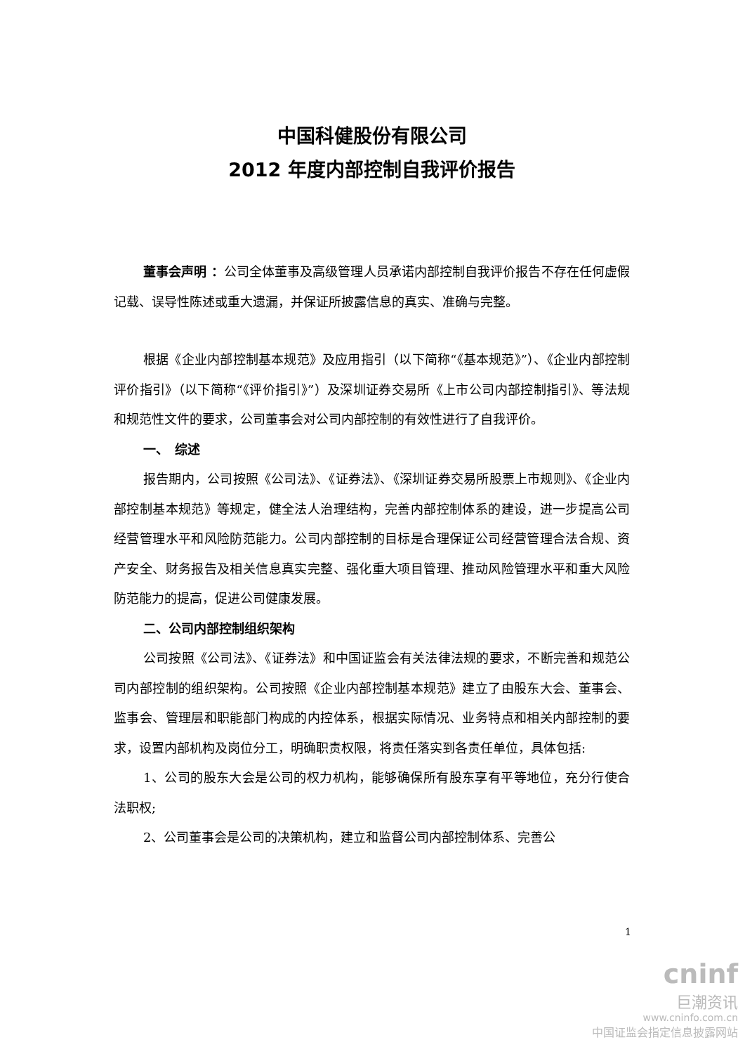中国科健股份有限公司
2012 年度内部控制自我评价报告
董事会声明 ：公司全体董事及高级管理人员承诺内部控制自我评价报告不存在任何虚假记载、误导性陈述或重大遗漏，并保证所披露信息的真实、准确与完整。
根据《企业内部控制基本规范》及应用指引（以下简称“《基本规范》”）、《企业内部控制评价指引》（以下简称“《评价指引》”）及深圳证券交易所《上市公司内部控制指引》、等法规和规范性文件的要求，公司董事会对公司内部控制的有效性进行了自我评价。
一、　综述
报告期内，公司按照《公司法》、《证券法》、《深圳证券交易所股票上市规则》、《企业内部控制基本规范》等规定，健全法人治理结构，完善内部控制体系的建设，进一步提高公司经营管理水平和风险防范能力。公司内部控制的目标是合理保证公司经营管理合法合规、资产安全、财务报告及相关信息真实完整、强化重大项目管理、推动风险管理水平和重大风险防范能力的提高，促进公司健康发展。
二、公司内部控制组织架构
公司按照《公司法》、《证券法》和中国证监会有关法律法规的要求，不断完善和规范公司内部控制的组织架构。公司按照《企业内部控制基本规范》建立了由股东大会、董事会、监事会、管理层和职能部门构成的内控体系，根据实际情况、业务特点和相关内部控制的要求，设置内部机构及岗位分工，明确职责权限，将责任落实到各责任单位，具体包括:
1、公司的股东大会是公司的权力机构，能够确保所有股东享有平等地位，充分行使合法职权;
2、公司董事会是公司的决策机构，建立和监督公司内部控制体系、完善公
cninf
巨潮资讯
www.cninfo.com.cn
中国证监会指定信息披露网站
1